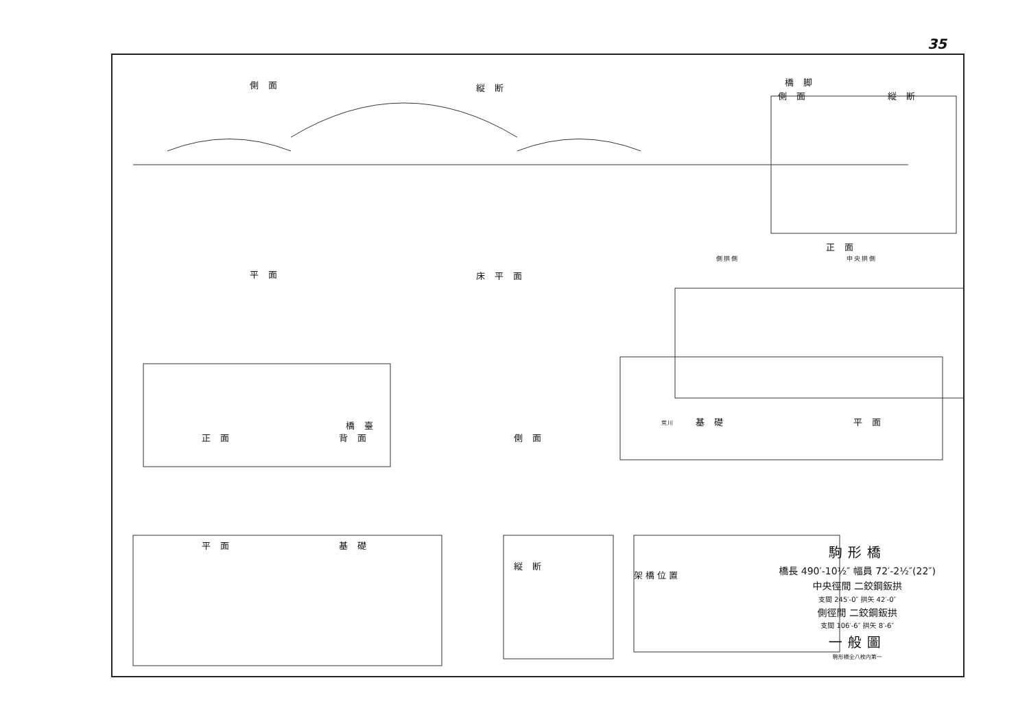35
側面 縦断
橋脚
側面 縦断
正面
側拱側 中央拱側
平面 床平面
橋臺
正面 背面 側面
基礎 平面
平面 基礎
縦断
架橋位置
荒川
駒形橋
橋長 490′-10½″ 幅員 72′-2½″(22″)
中央徑間 二鉸鋼鈑拱
支間 245′-0″ 拱矢 42′-0″
側徑間 二鉸鋼鈑拱
支間 106′-6″ 拱矢 8′-6″
一般圖
駒形橋全八枚内第一